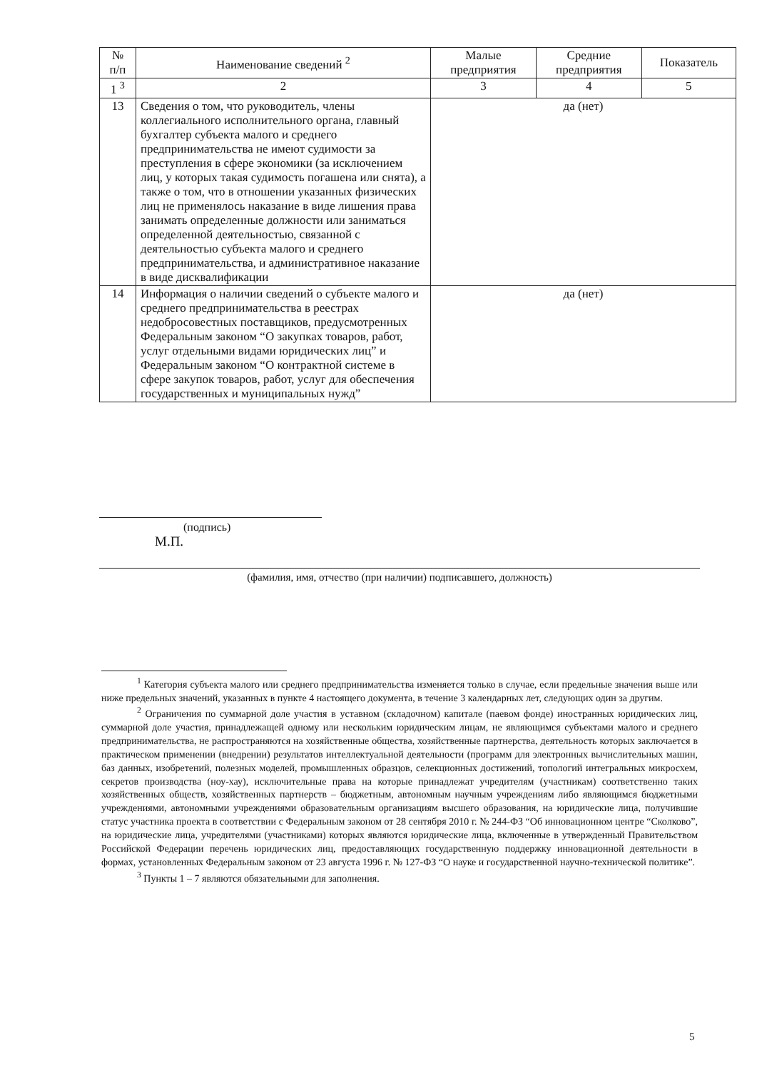| № п/п | Наименование сведений <sup>2</sup> | Малые предприятия | Средние предприятия | Показатель |
| --- | --- | --- | --- | --- |
| 1 <sup>3</sup> | 2 | 3 | 4 | 5 |
| 13 | Сведения о том, что руководитель, члены коллегиального исполнительного органа, главный бухгалтер субъекта малого и среднего предпринимательства не имеют судимости за преступления в сфере экономики (за исключением лиц, у которых такая судимость погашена или снята), а также о том, что в отношении указанных физических лиц не применялось наказание в виде лишения права занимать определенные должности или заниматься определенной деятельностью, связанной с деятельностью субъекта малого и среднего предпринимательства, и административное наказание в виде дисквалификации | да (нет) | | |
| 14 | Информация о наличии сведений о субъекте малого и среднего предпринимательства в реестрах недобросовестных поставщиков, предусмотренных Федеральным законом “О закупках товаров, работ, услуг отдельными видами юридических лиц” и Федеральным законом “О контрактной системе в сфере закупок товаров, работ, услуг для обеспечения государственных и муниципальных нужд” | да (нет) | | |
(подпись)
М.П.
(фамилия, имя, отчество (при наличии) подписавшего, должность)
<sup>1</sup> Категория субъекта малого или среднего предпринимательства изменяется только в случае, если предельные значения выше или ниже предельных значений, указанных в пункте 4 настоящего документа, в течение 3 календарных лет, следующих один за другим.
<sup>2</sup> Ограничения по суммарной доле участия в уставном (складочном) капитале (паевом фонде) иностранных юридических лиц, суммарной доле участия, принадлежащей одному или нескольким юридическим лицам, не являющимся субъектами малого и среднего предпринимательства, не распространяются на хозяйственные общества, хозяйственные партнерства, деятельность которых заключается в практическом применении (внедрении) результатов интеллектуальной деятельности (программ для электронных вычислительных машин, баз данных, изобретений, полезных моделей, промышленных образцов, селекционных достижений, топологий интегральных микросхем, секретов производства (ноу-хау), исключительные права на которые принадлежат учредителям (участникам) соответственно таких хозяйственных обществ, хозяйственных партнерств – бюджетным, автономным научным учреждениям либо являющимся бюджетными учреждениями, автономными учреждениями образовательным организациям высшего образования, на юридические лица, получившие статус участника проекта в соответствии с Федеральным законом от 28 сентября 2010 г. № 244-ФЗ “Об инновационном центре “Сколково”, на юридические лица, учредителями (участниками) которых являются юридические лица, включенные в утвержденный Правительством Российской Федерации перечень юридических лиц, предоставляющих государственную поддержку инновационной деятельности в формах, установленных Федеральным законом от 23 августа 1996 г. № 127-ФЗ “О науке и государственной научно-технической политике”.
<sup>3</sup> Пункты 1 – 7 являются обязательными для заполнения.
5